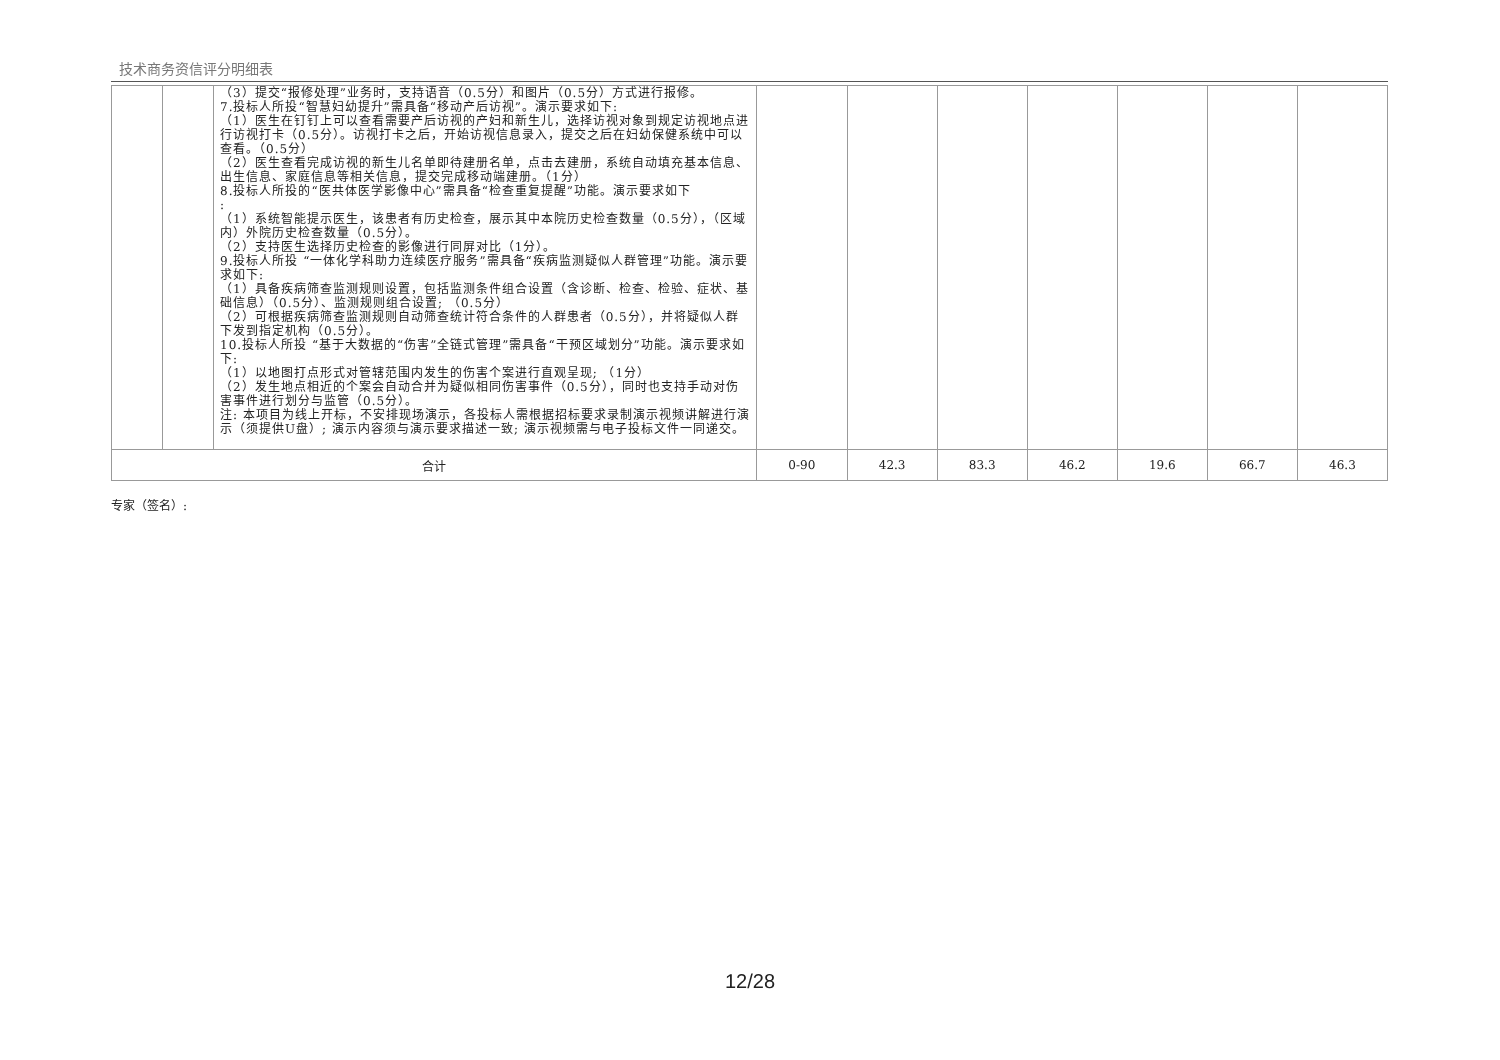技术商务资信评分明细表
| | | （3）提交“报修处理”业务时，支持语音（0.5分）和图片（0.5分）方式进行报修。 7.投标人所投“智慧妇幼提升”需具备“移动产后访视”。演示要求如下: （1）医生在钉钉上可以查看需要产后访视的产妇和新生儿，选择访视对象到规定访视地点进行访视打卡（0.5分）。访视打卡之后，开始访视信息录入，提交之后在妇幼保健系统中可以查看。（0.5分） （2）医生查看完成访视的新生儿名单即待建册名单，点击去建册，系统自动填充基本信息、出生信息、家庭信息等相关信息，提交完成移动端建册。（1分） 8.投标人所投的“医共体医学影像中心”需具备“检查重复提醒”功能。演示要求如下 : （1）系统智能提示医生，该患者有历史检查，展示其中本院历史检查数量（0.5分），（区域内）外院历史检查数量（0.5分）。 （2）支持医生选择历史检查的影像进行同屏对比（1分）。 9.投标人所投 “一体化学科助力连续医疗服务”需具备“疾病监测疑似人群管理”功能。演示要求如下: （1）具备疾病筛查监测规则设置，包括监测条件组合设置（含诊断、检查、检验、症状、基础信息）（0.5分）、监测规则组合设置; （0.5分） （2）可根据疾病筛查监测规则自动筛查统计符合条件的人群患者（0.5分），并将疑似人群下发到指定机构（0.5分）。 10.投标人所投 “基于大数据的“伤害”全链式管理”需具备“干预区域划分”功能。演示要求如下: （1）以地图打点形式对管辖范围内发生的伤害个案进行直观呈现; （1分） （2）发生地点相近的个案会自动合并为疑似相同伤害事件（0.5分），同时也支持手动对伤害事件进行划分与监管（0.5分）。 注: 本项目为线上开标，不安排现场演示，各投标人需根据招标要求录制演示视频讲解进行演示（须提供U盘）; 演示内容须与演示要求描述一致; 演示视频需与电子投标文件一同递交。 | | | | | | | |
| 合计 | | | 0-90 | 42.3 | 83.3 | 46.2 | 19.6 | 66.7 | 46.3 |
专家（签名）:
12/28